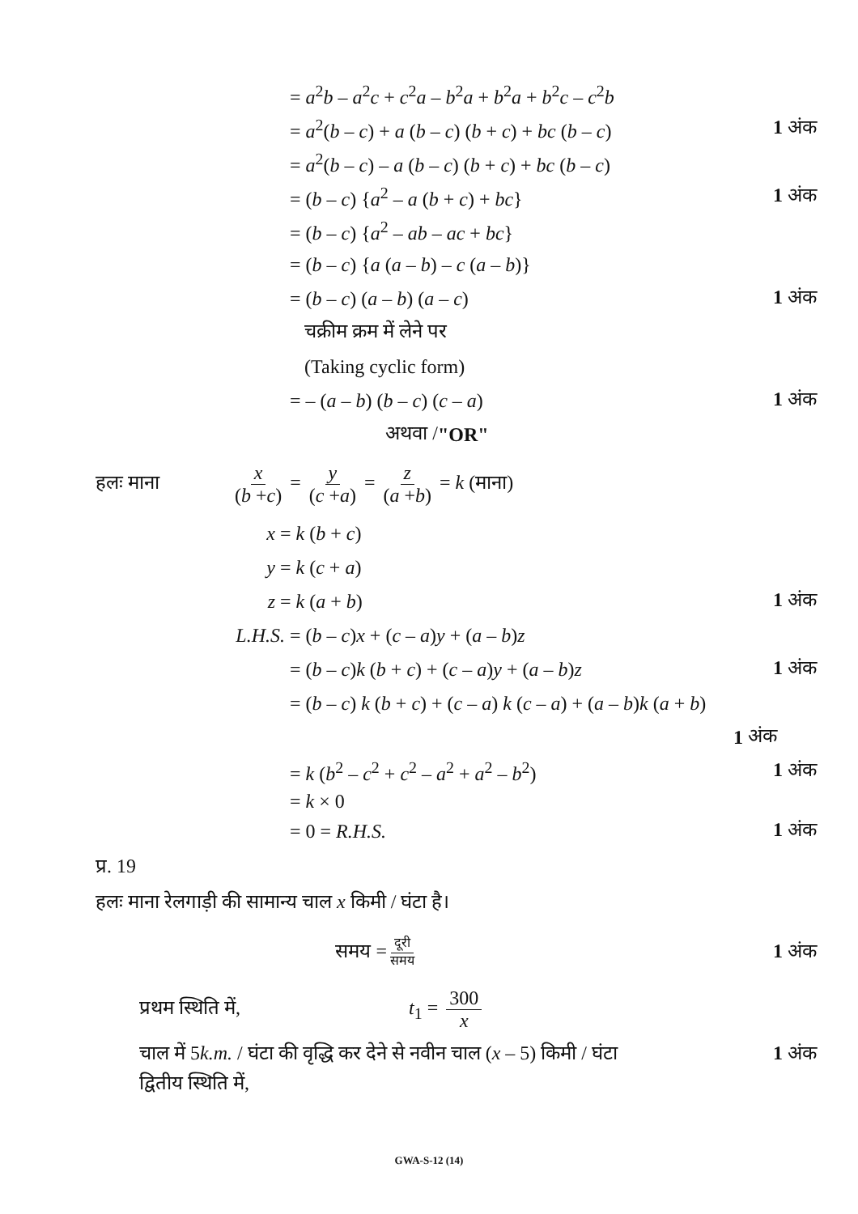= a<sup>2</sup>b – a<sup>2</sup>c + c<sup>2</sup>a – b<sup>2</sup>a + b<sup>2</sup>a + b<sup>2</sup>c – c<sup>2</sup>b
= a<sup>2</sup>(b – c) + a (b – c) (b + c) + bc (b – c)
1 अंक
= a<sup>2</sup>(b – c) – a (b – c) (b + c) + bc (b – c)
= (b – c) {a<sup>2</sup> – a (b + c) + bc}
1 अंक
= (b – c) {a<sup>2</sup> – ab – ac + bc}
= (b – c) {a (a – b) – c (a – b)}
= (b – c) (a – b) (a – c) 1 अंक
चक्रीम क्रम में लेने पर
(Taking cyclic form)
= – (a – b) (b – c) (c – a) 1 अंक
अथवा / "OR"
हलः माना
x (b +c) = y (c +a) = z (a +b) = k (माना)
x = k (b + c)
y = k (c + a)
z = k (a + b) 1 अंक
L.H.S.
= (b – c)x + (c – a)y + (a – b)z
= (b – c)k (b + c) + (c – a)y + (a – b)z
1 अंक
= (b – c) k (b + c) + (c – a) k (c – a) + (a – b)k (a + b)
1 अंक
= k (b<sup>2</sup> – c<sup>2</sup> + c<sup>2</sup> – a<sup>2</sup> + a<sup>2</sup> – b<sup>2</sup>)
1 अंक
= k × 0
= 0 = R.H.S. 1 अंक
प्र. 19
हलः माना रेलगाड़ी की सामान्य चाल x किमी / घंटा है।
समय =
दूरी समय
1 अंक
प्रथम स्थिति में, t<sub>1</sub> = 300 x
चाल में 5k.m. / घंटा की वृद्धि कर देने से नवीन चाल (x – 5) किमी / घंटा
1 अंक
द्वितीय स्थिति में,
GWA-S-12 (14)